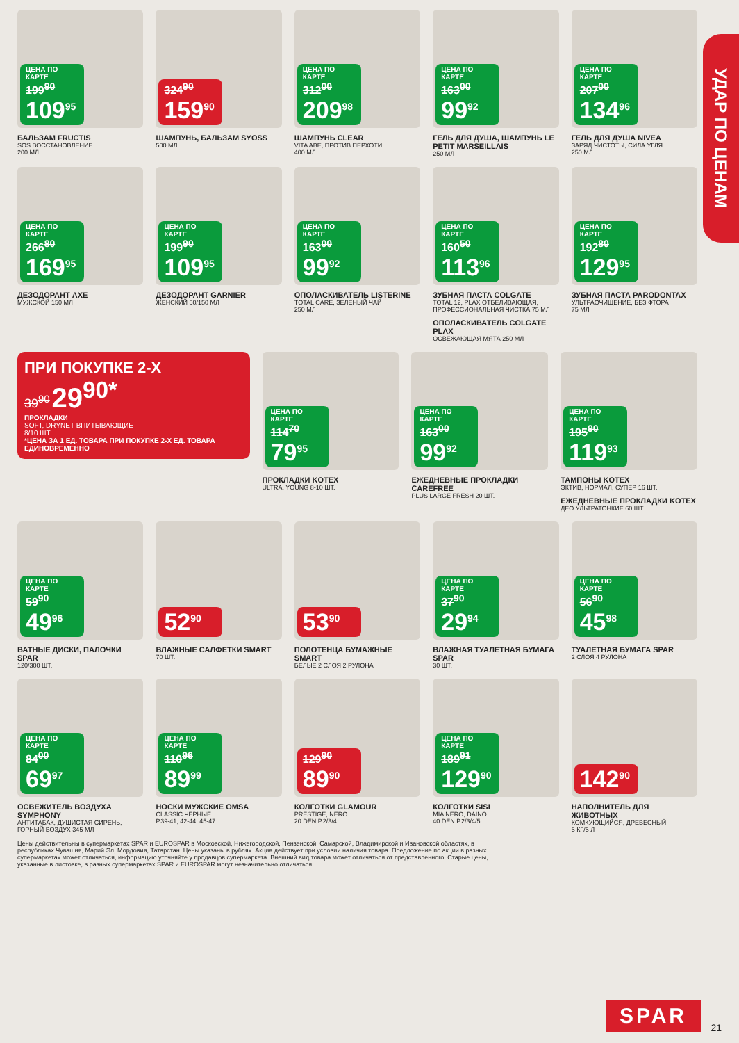УДАР ПО ЦЕНАМ
ЦЕНА ПО КАРТЕ
199<sup>90</sup>
109<sup>95</sup>
БАЛЬЗАМ FRUCTIS
SOS ВОССТАНОВЛЕНИЕ
200 МЛ
324<sup>90</sup>
159<sup>90</sup>
ШАМПУНЬ, БАЛЬЗАМ SYOSS
500 МЛ
ЦЕНА ПО КАРТЕ
312<sup>00</sup>
209<sup>98</sup>
ШАМПУНЬ CLEAR
VITA ABE, ПРОТИВ ПЕРХОТИ
400 МЛ
ЦЕНА ПО КАРТЕ
163<sup>00</sup>
99<sup>92</sup>
ГЕЛЬ ДЛЯ ДУША, ШАМПУНЬ LE PETIT MARSEILLAIS
250 МЛ
ЦЕНА ПО КАРТЕ
207<sup>00</sup>
134<sup>96</sup>
ГЕЛЬ ДЛЯ ДУША NIVEA
ЗАРЯД ЧИСТОТЫ, СИЛА УГЛЯ
250 МЛ
ЦЕНА ПО КАРТЕ
266<sup>80</sup>
169<sup>95</sup>
ДЕЗОДОРАНТ AXE
МУЖСКОЙ 150 МЛ
ЦЕНА ПО КАРТЕ
199<sup>90</sup>
109<sup>95</sup>
ДЕЗОДОРАНТ GARNIER
ЖЕНСКИЙ 50/150 МЛ
ЦЕНА ПО КАРТЕ
163<sup>00</sup>
99<sup>92</sup>
ОПОЛАСКИВАТЕЛЬ LISTERINE
TOTAL CARE, ЗЕЛЕНЫЙ ЧАЙ
250 МЛ
ЦЕНА ПО КАРТЕ
160<sup>50</sup>
113<sup>96</sup>
ЗУБНАЯ ПАСТА COLGATE
TOTAL 12, PLAX ОТБЕЛИВАЮЩАЯ, ПРОФЕССИОНАЛЬНАЯ ЧИСТКА 75 МЛ
ОПОЛАСКИВАТЕЛЬ COLGATE PLAX
ОСВЕЖАЮЩАЯ МЯТА 250 МЛ
ЦЕНА ПО КАРТЕ
192<sup>80</sup>
129<sup>95</sup>
ЗУБНАЯ ПАСТА PARODONTAX
УЛЬТРАОЧИЩЕНИЕ, БЕЗ ФТОРА
75 МЛ
ПРИ ПОКУПКЕ 2-Х
39<sup>90</sup> 29<sup>90*</sup>
ПРОКЛАДКИ
SOFT, DRYNET ВПИТЫВАЮЩИЕ
8/10 ШТ.
*ЦЕНА ЗА 1 ЕД. ТОВАРА ПРИ ПОКУПКЕ 2-Х ЕД. ТОВАРА ЕДИНОВРЕМЕННО
ЦЕНА ПО КАРТЕ
114<sup>70</sup>
79<sup>95</sup>
ПРОКЛАДКИ KOTEX
ULTRA, YOUNG 8-10 ШТ.
ЦЕНА ПО КАРТЕ
163<sup>00</sup>
99<sup>92</sup>
ЕЖЕДНЕВНЫЕ ПРОКЛАДКИ CAREFREE
PLUS LARGE FRESH 20 ШТ.
ЦЕНА ПО КАРТЕ
195<sup>90</sup>
119<sup>93</sup>
ТАМПОНЫ KOTEX
ЭКТИВ, НОРМАЛ, СУПЕР 16 ШТ.
ЕЖЕДНЕВНЫЕ ПРОКЛАДКИ KOTEX
ДЕО УЛЬТРАТОНКИЕ 60 ШТ.
ЦЕНА ПО КАРТЕ
59<sup>90</sup>
49<sup>96</sup>
ВАТНЫЕ ДИСКИ, ПАЛОЧКИ SPAR
120/300 ШТ.
52<sup>90</sup>
ВЛАЖНЫЕ САЛФЕТКИ SMART
70 ШТ.
53<sup>90</sup>
ПОЛОТЕНЦА БУМАЖНЫЕ SMART
БЕЛЫЕ 2 СЛОЯ 2 РУЛОНА
ЦЕНА ПО КАРТЕ
37<sup>90</sup>
29<sup>94</sup>
ВЛАЖНАЯ ТУАЛЕТНАЯ БУМАГА SPAR
30 ШТ.
ЦЕНА ПО КАРТЕ
56<sup>90</sup>
45<sup>98</sup>
ТУАЛЕТНАЯ БУМАГА SPAR
2 СЛОЯ 4 РУЛОНА
ЦЕНА ПО КАРТЕ
84<sup>00</sup>
69<sup>97</sup>
ОСВЕЖИТЕЛЬ ВОЗДУХА SYMPHONY
АНТИТАБАК, ДУШИСТАЯ СИРЕНЬ, ГОРНЫЙ ВОЗДУХ 345 МЛ
ЦЕНА ПО КАРТЕ
110<sup>96</sup>
89<sup>99</sup>
НОСКИ МУЖСКИЕ OMSA
CLASSIC ЧЕРНЫЕ
Р.39-41, 42-44, 45-47
129<sup>90</sup>
89<sup>90</sup>
КОЛГОТКИ GLAMOUR
PRESTIGE, NERO
20 DEN Р.2/3/4
ЦЕНА ПО КАРТЕ
189<sup>91</sup>
129<sup>90</sup>
КОЛГОТКИ SISI
MIA NERO, DAINO
40 DEN Р.2/3/4/5
142<sup>90</sup>
НАПОЛНИТЕЛЬ ДЛЯ ЖИВОТНЫХ
КОМКУЮЩИЙСЯ, ДРЕВЕСНЫЙ
5 КГ/5 Л
Цены действительны в супермаркетах SPAR и EUROSPAR в Московской, Нижегородской, Пензенской, Самарской, Владимирской и Ивановской областях, в республиках Чувашия, Марий Эл, Мордовия, Татарстан. Цены указаны в рублях. Акция действует при условии наличия товара. Предложение по акции в разных супермаркетах может отличаться, информацию уточняйте у продавцов супермаркета. Внешний вид товара может отличаться от представленного. Старые цены, указанные в листовке, в разных супермаркетах SPAR и EUROSPAR могут незначительно отличаться.
SPAR 21